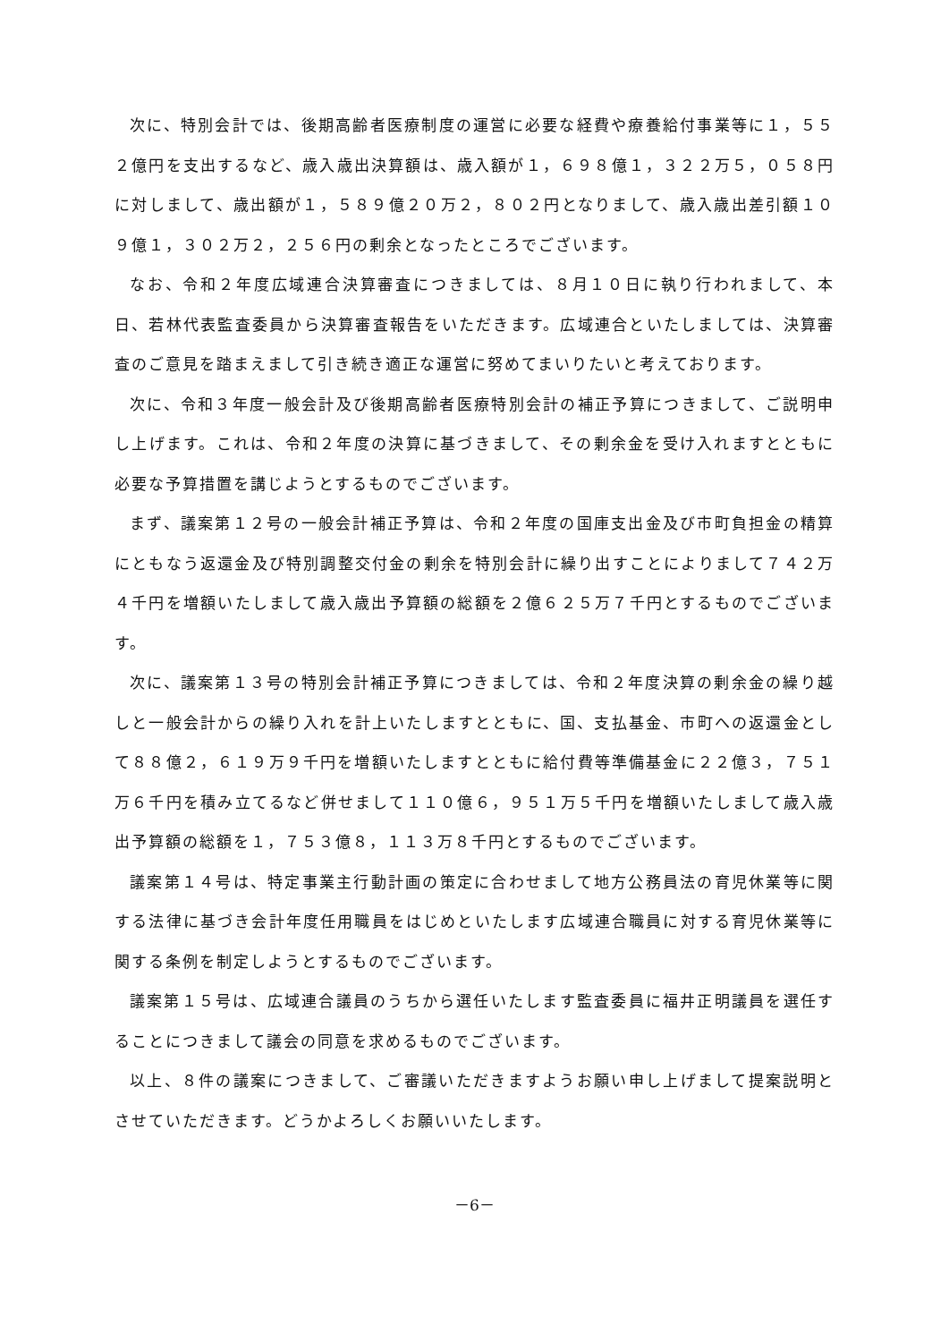次に、特別会計では、後期高齢者医療制度の運営に必要な経費や療養給付事業等に１，５５２億円を支出するなど、歳入歳出決算額は、歳入額が１，６９８億１，３２２万５，０５８円に対しまして、歳出額が１，５８９億２０万２，８０２円となりまして、歳入歳出差引額１０９億１，３０２万２，２５６円の剰余となったところでございます。
なお、令和２年度広域連合決算審査につきましては、８月１０日に執り行われまして、本日、若林代表監査委員から決算審査報告をいただきます。広域連合といたしましては、決算審査のご意見を踏まえまして引き続き適正な運営に努めてまいりたいと考えております。
次に、令和３年度一般会計及び後期高齢者医療特別会計の補正予算につきまして、ご説明申し上げます。これは、令和２年度の決算に基づきまして、その剰余金を受け入れますとともに必要な予算措置を講じようとするものでございます。
まず、議案第１２号の一般会計補正予算は、令和２年度の国庫支出金及び市町負担金の精算にともなう返還金及び特別調整交付金の剰余を特別会計に繰り出すことによりまして７４２万４千円を増額いたしまして歳入歳出予算額の総額を２億６２５万７千円とするものでございます。
次に、議案第１３号の特別会計補正予算につきましては、令和２年度決算の剰余金の繰り越しと一般会計からの繰り入れを計上いたしますとともに、国、支払基金、市町への返還金として８８億２，６１９万９千円を増額いたしますとともに給付費等準備基金に２２億３，７５１万６千円を積み立てるなど併せまして１１０億６，９５１万５千円を増額いたしまして歳入歳出予算額の総額を１，７５３億８，１１３万８千円とするものでございます。
議案第１４号は、特定事業主行動計画の策定に合わせまして地方公務員法の育児休業等に関する法律に基づき会計年度任用職員をはじめといたします広域連合職員に対する育児休業等に関する条例を制定しようとするものでございます。
議案第１５号は、広域連合議員のうちから選任いたします監査委員に福井正明議員を選任することにつきまして議会の同意を求めるものでございます。
以上、８件の議案につきまして、ご審議いただきますようお願い申し上げまして提案説明とさせていただきます。どうかよろしくお願いいたします。
－6－